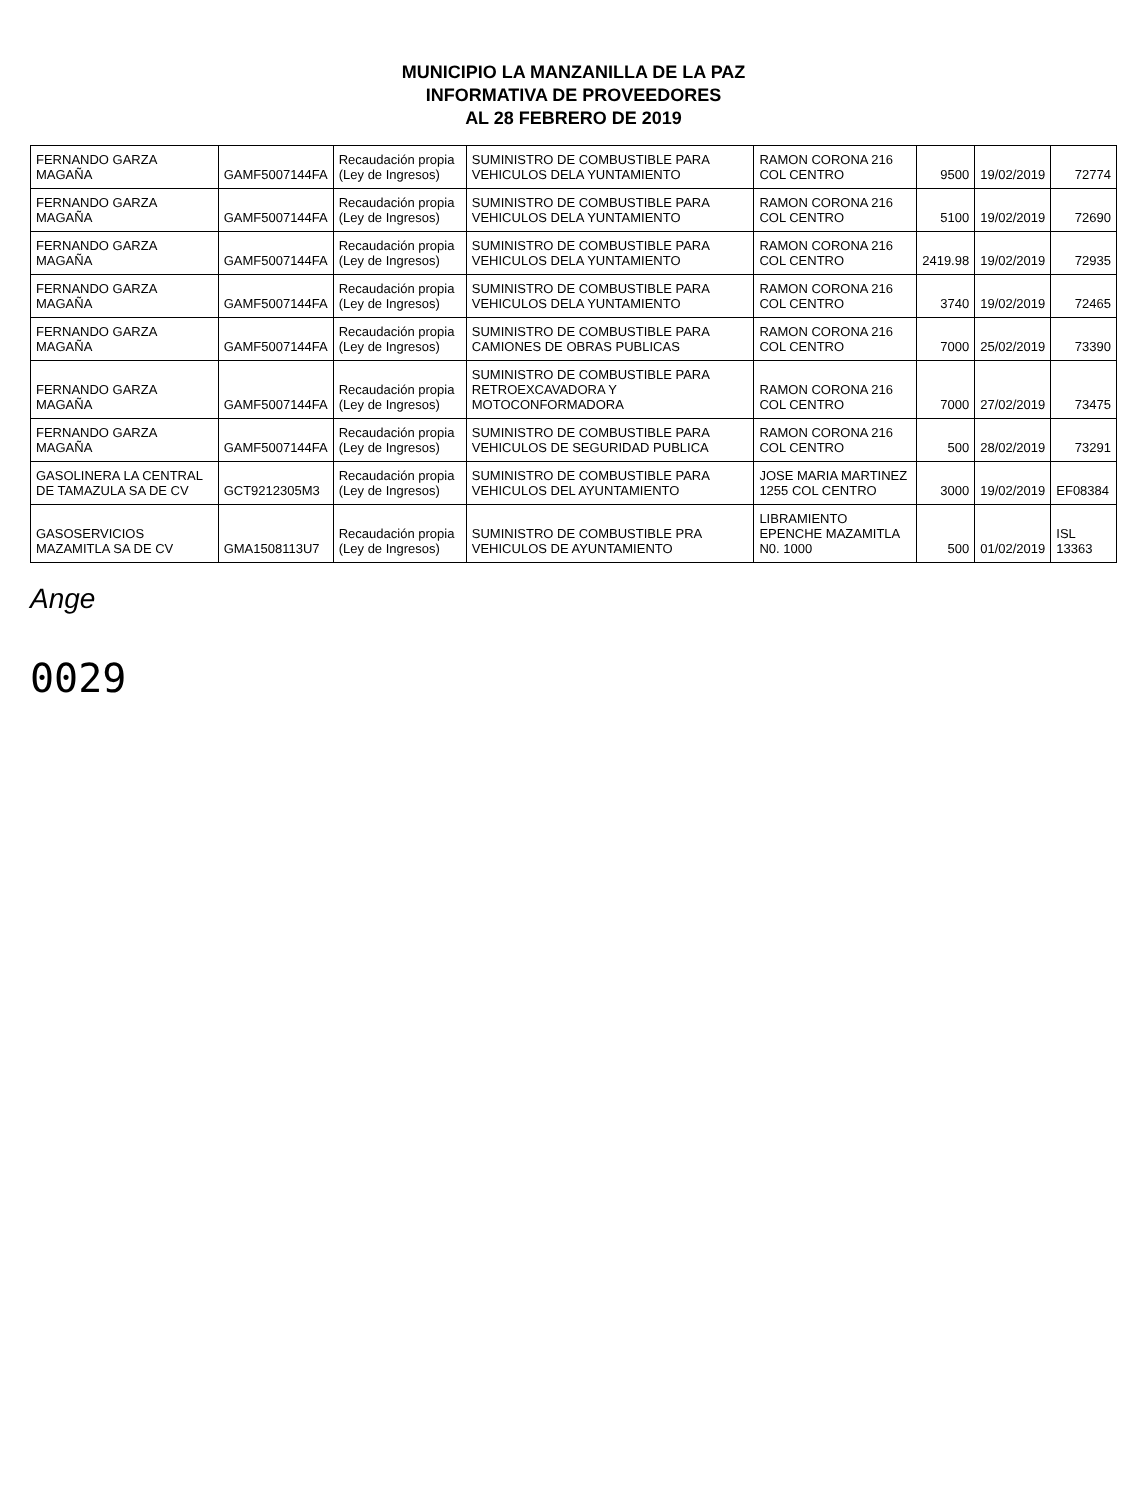MUNICIPIO LA MANZANILLA DE LA PAZ
INFORMATIVA DE PROVEEDORES
AL 28 FEBRERO DE 2019
| FERNANDO GARZA MAGAÑA | GAMF5007144FA | Recaudación propia (Ley de Ingresos) | SUMINISTRO DE COMBUSTIBLE PARA VEHICULOS DELA YUNTAMIENTO | RAMON CORONA 216 COL CENTRO | 9500 | 19/02/2019 | 72774 |
| FERNANDO GARZA MAGAÑA | GAMF5007144FA | Recaudación propia (Ley de Ingresos) | SUMINISTRO DE COMBUSTIBLE PARA VEHICULOS DELA YUNTAMIENTO | RAMON CORONA 216 COL CENTRO | 5100 | 19/02/2019 | 72690 |
| FERNANDO GARZA MAGAÑA | GAMF5007144FA | Recaudación propia (Ley de Ingresos) | SUMINISTRO DE COMBUSTIBLE PARA VEHICULOS DELA YUNTAMIENTO | RAMON CORONA 216 COL CENTRO | 2419.98 | 19/02/2019 | 72935 |
| FERNANDO GARZA MAGAÑA | GAMF5007144FA | Recaudación propia (Ley de Ingresos) | SUMINISTRO DE COMBUSTIBLE PARA VEHICULOS DELA YUNTAMIENTO | RAMON CORONA 216 COL CENTRO | 3740 | 19/02/2019 | 72465 |
| FERNANDO GARZA MAGAÑA | GAMF5007144FA | Recaudación propia (Ley de Ingresos) | SUMINISTRO DE COMBUSTIBLE PARA CAMIONES DE OBRAS PUBLICAS | RAMON CORONA 216 COL CENTRO | 7000 | 25/02/2019 | 73390 |
| FERNANDO GARZA MAGAÑA | GAMF5007144FA | Recaudación propia (Ley de Ingresos) | SUMINISTRO DE COMBUSTIBLE PARA RETROEXCAVADORA Y MOTOCONFORMADORA | RAMON CORONA 216 COL CENTRO | 7000 | 27/02/2019 | 73475 |
| FERNANDO GARZA MAGAÑA | GAMF5007144FA | Recaudación propia (Ley de Ingresos) | SUMINISTRO DE COMBUSTIBLE PARA VEHICULOS DE SEGURIDAD PUBLICA | RAMON CORONA 216 COL CENTRO | 500 | 28/02/2019 | 73291 |
| GASOLINERA LA CENTRAL DE TAMAZULA SA DE CV | GCT9212305M3 | Recaudación propia (Ley de Ingresos) | SUMINISTRO DE COMBUSTIBLE PARA VEHICULOS DEL AYUNTAMIENTO | JOSE MARIA MARTINEZ 1255 COL CENTRO | 3000 | 19/02/2019 | EF08384 |
| GASOSERVICIOS MAZAMITLA SA DE CV | GMA1508113U7 | Recaudación propia (Ley de Ingresos) | SUMINISTRO DE COMBUSTIBLE PRA VEHICULOS DE AYUNTAMIENTO | LIBRAMIENTO EPENCHE MAZAMITLA N0. 1000 | 500 | 01/02/2019 | ISL 13363 |
Ange
0029